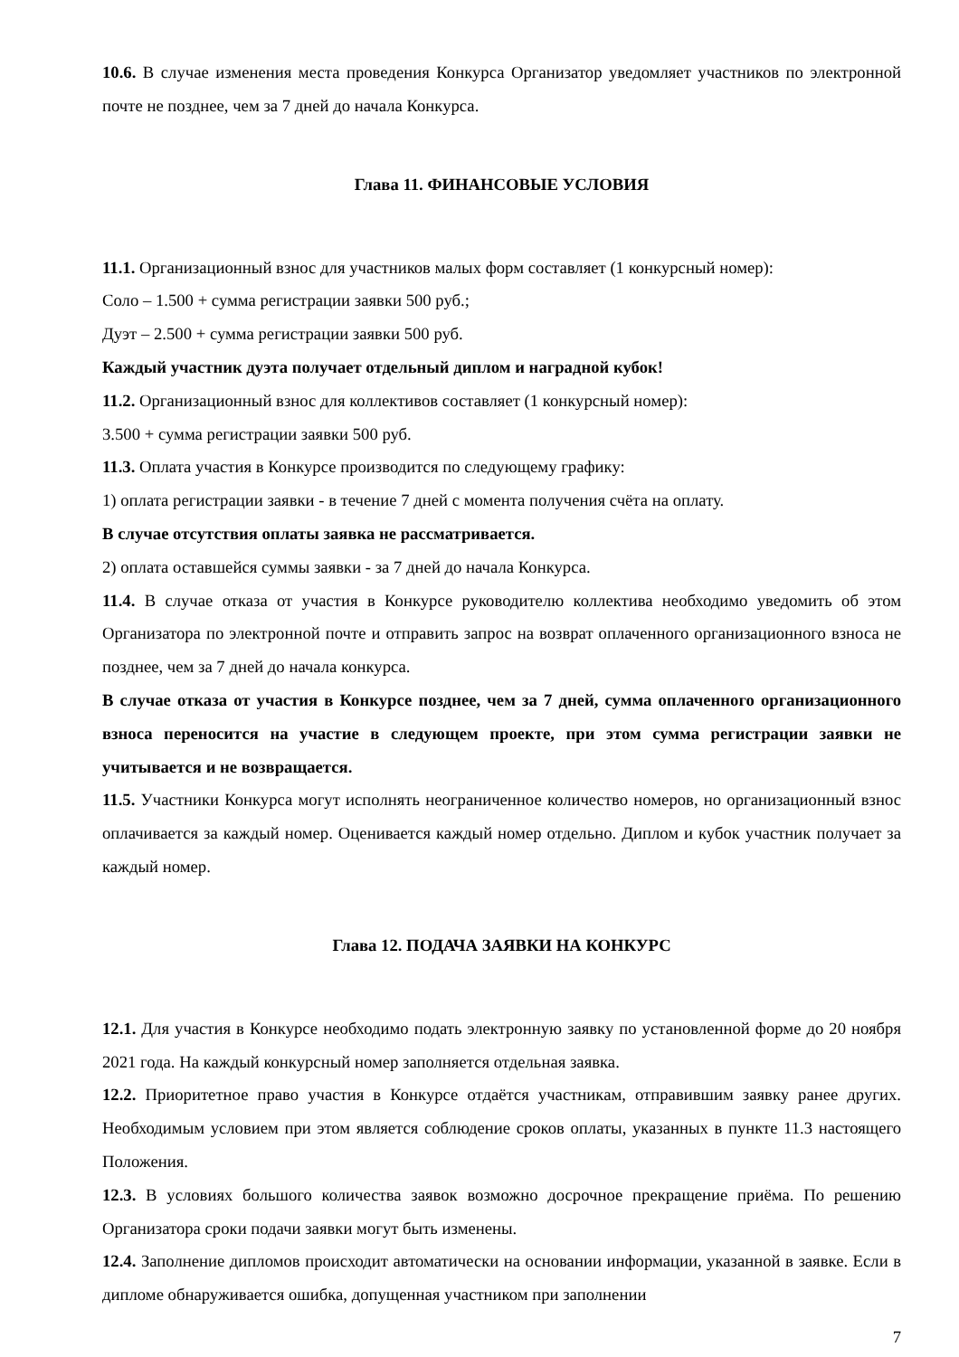10.6. В случае изменения места проведения Конкурса Организатор уведомляет участников по электронной почте не позднее, чем за 7 дней до начала Конкурса.
Глава 11. ФИНАНСОВЫЕ УСЛОВИЯ
11.1. Организационный взнос для участников малых форм составляет (1 конкурсный номер):
Соло – 1.500 + сумма регистрации заявки 500 руб.;
Дуэт – 2.500 + сумма регистрации заявки 500 руб.
Каждый участник дуэта получает отдельный диплом и наградной кубок!
11.2. Организационный взнос для коллективов составляет (1 конкурсный номер):
3.500 + сумма регистрации заявки 500 руб.
11.3. Оплата участия в Конкурсе производится по следующему графику:
1) оплата регистрации заявки - в течение 7 дней с момента получения счёта на оплату.
В случае отсутствия оплаты заявка не рассматривается.
2) оплата оставшейся суммы заявки - за 7 дней до начала Конкурса.
11.4. В случае отказа от участия в Конкурсе руководителю коллектива необходимо уведомить об этом Организатора по электронной почте и отправить запрос на возврат оплаченного организационного взноса не позднее, чем за 7 дней до начала конкурса.
В случае отказа от участия в Конкурсе позднее, чем за 7 дней, сумма оплаченного организационного взноса переносится на участие в следующем проекте, при этом сумма регистрации заявки не учитывается и не возвращается.
11.5. Участники Конкурса могут исполнять неограниченное количество номеров, но организационный взнос оплачивается за каждый номер. Оценивается каждый номер отдельно. Диплом и кубок участник получает за каждый номер.
Глава 12. ПОДАЧА ЗАЯВКИ НА КОНКУРС
12.1. Для участия в Конкурсе необходимо подать электронную заявку по установленной форме до 20 ноября 2021 года. На каждый конкурсный номер заполняется отдельная заявка.
12.2. Приоритетное право участия в Конкурсе отдаётся участникам, отправившим заявку ранее других. Необходимым условием при этом является соблюдение сроков оплаты, указанных в пункте 11.3 настоящего Положения.
12.3. В условиях большого количества заявок возможно досрочное прекращение приёма. По решению Организатора сроки подачи заявки могут быть изменены.
12.4. Заполнение дипломов происходит автоматически на основании информации, указанной в заявке. Если в дипломе обнаруживается ошибка, допущенная участником при заполнении
7